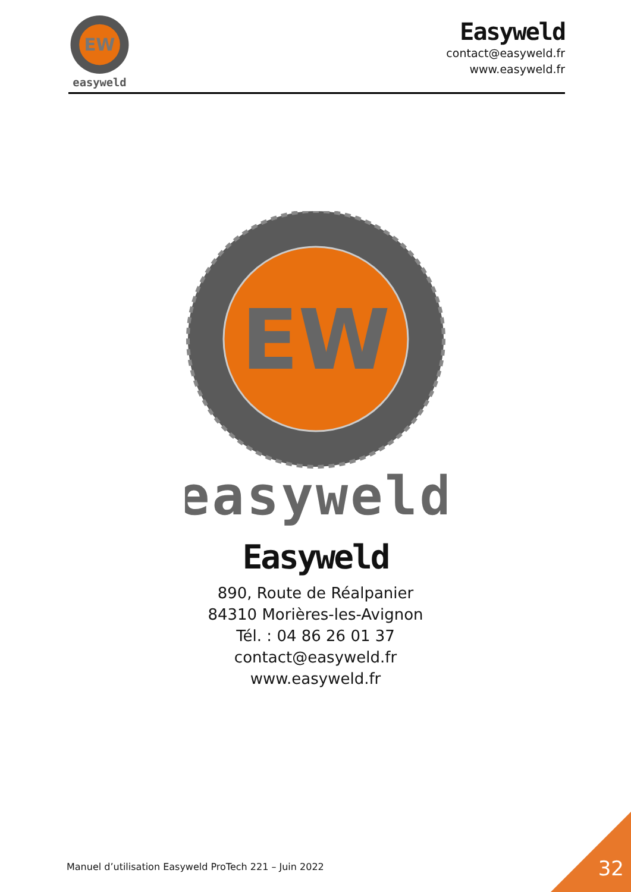EW
easyweld
Easyweld
contact@easyweld.fr
www.easyweld.fr
EW
easyweld
Easyweld
890, Route de Réalpanier
84310 Morières-les-Avignon
Tél. : 04 86 26 01 37
contact@easyweld.fr
www.easyweld.fr
Manuel d’utilisation Easyweld ProTech 221 – Juin 2022
32